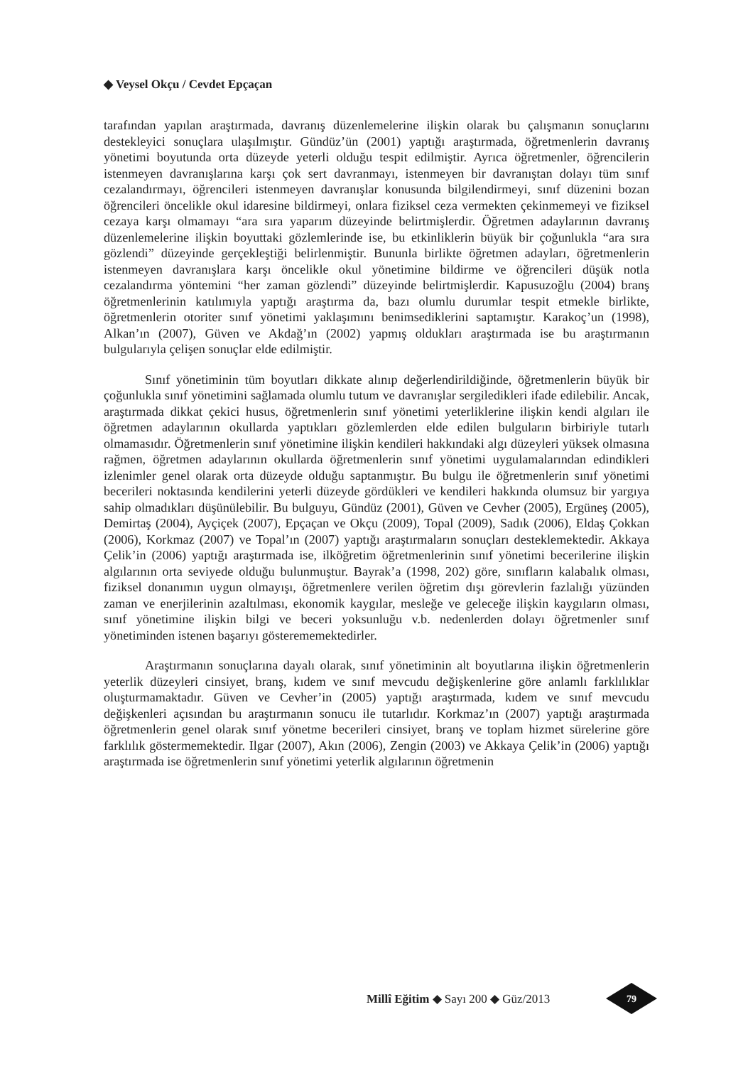◆ Veysel Okçu / Cevdet Epçaçan
tarafından yapılan araştırmada, davranış düzenlemelerine ilişkin olarak bu çalışmanın sonuçlarını destekleyici sonuçlara ulaşılmıştır. Gündüz’ün (2001) yaptığı araştırmada, öğretmenlerin davranış yönetimi boyutunda orta düzeyde yeterli olduğu tespit edilmiştir. Ayrıca öğretmenler, öğrencilerin istenmeyen davranışlarına karşı çok sert davranmayı, istenmeyen bir davranıştan dolayı tüm sınıf cezalandırmayı, öğrencileri istenmeyen davranışlar konusunda bilgilendirmeyi, sınıf düzenini bozan öğrencileri öncelikle okul idaresine bildirmeyi, onlara fiziksel ceza vermekten çekinmemeyi ve fiziksel cezaya karşı olmamayı “ara sıra yaparım düzeyinde belirtmişlerdir. Öğretmen adaylarının davranış düzenlemelerine ilişkin boyuttaki gözlemlerinde ise, bu etkinliklerin büyük bir çoğunlukla “ara sıra gözlendi” düzeyinde gerçekleştiği belirlenmiştir. Bununla birlikte öğretmen adayları, öğretmenlerin istenmeyen davranışlara karşı öncelikle okul yönetimine bildirme ve öğrencileri düşük notla cezalandırma yöntemini “her zaman gözlendi” düzeyinde belirtmişlerdir. Kapusuzoğlu (2004) branş öğretmenlerinin katılımıyla yaptığı araştırma da, bazı olumlu durumlar tespit etmekle birlikte, öğretmenlerin otoriter sınıf yönetimi yaklaşımını benimsediklerini saptamıştır. Karakoç’un (1998), Alkan’ın (2007), Güven ve Akdağ’ın (2002) yapmış oldukları araştırmada ise bu araştırmanın bulgularıyla çelişen sonuçlar elde edilmiştir.
Sınıf yönetiminin tüm boyutları dikkate alınıp değerlendirildiğinde, öğretmenlerin büyük bir çoğunlukla sınıf yönetimini sağlamada olumlu tutum ve davranışlar sergiledikleri ifade edilebilir. Ancak, araştırmada dikkat çekici husus, öğretmenlerin sınıf yönetimi yeterliklerine ilişkin kendi algıları ile öğretmen adaylarının okullarda yaptıkları gözlemlerden elde edilen bulguların birbiriyle tutarlı olmamasıdır. Öğretmenlerin sınıf yönetimine ilişkin kendileri hakkındaki algı düzeyleri yüksek olmasına rağmen, öğretmen adaylarının okullarda öğretmenlerin sınıf yönetimi uygulamalarından edindikleri izlenimler genel olarak orta düzeyde olduğu saptanmıştır. Bu bulgu ile öğretmenlerin sınıf yönetimi becerileri noktasında kendilerini yeterli düzeyde gördükleri ve kendileri hakkında olumsuz bir yargıya sahip olmadıkları düşünülebilir. Bu bulguyu, Gündüz (2001), Güven ve Cevher (2005), Ergüneş (2005), Demirtaş (2004), Ayçiçek (2007), Epçaçan ve Okçu (2009), Topal (2009), Sadık (2006), Eldaş Çokkan (2006), Korkmaz (2007) ve Topal’ın (2007) yaptığı araştırmaların sonuçları desteklemektedir. Akkaya Çelik’in (2006) yaptığı araştırmada ise, ilköğretim öğretmenlerinin sınıf yönetimi becerilerine ilişkin algılarının orta seviyede olduğu bulunmuştur. Bayrak’a (1998, 202) göre, sınıfların kalabalık olması, fiziksel donanımın uygun olmayışı, öğretmenlere verilen öğretim dışı görevlerin fazlalığı yüzünden zaman ve enerjilerinin azaltılması, ekonomik kaygılar, mesleğe ve geleceğe ilişkin kaygıların olması, sınıf yönetimine ilişkin bilgi ve beceri yoksunluğu v.b. nedenlerden dolayı öğretmenler sınıf yönetiminden istenen başarıyı gösterememektedirler.
Araştırmanın sonuçlarına dayalı olarak, sınıf yönetiminin alt boyutlarına ilişkin öğretmenlerin yeterlik düzeyleri cinsiyet, branş, kıdem ve sınıf mevcudu değişkenlerine göre anlamlı farklılıklar oluşturmamaktadır. Güven ve Cevher’in (2005) yaptığı araştırmada, kıdem ve sınıf mevcudu değişkenleri açısından bu araştırmanın sonucu ile tutarlıdır. Korkmaz’ın (2007) yaptığı araştırmada öğretmenlerin genel olarak sınıf yönetme becerileri cinsiyet, branş ve toplam hizmet sürelerine göre farklılık göstermemektedir. Ilgar (2007), Akın (2006), Zengin (2003) ve Akkaya Çelik’in (2006) yaptığı araştırmada ise öğretmenlerin sınıf yönetimi yeterlik algılarının öğretmenin
Millî Eğitim ◆ Sayı 200 ◆ Güz/2013
79